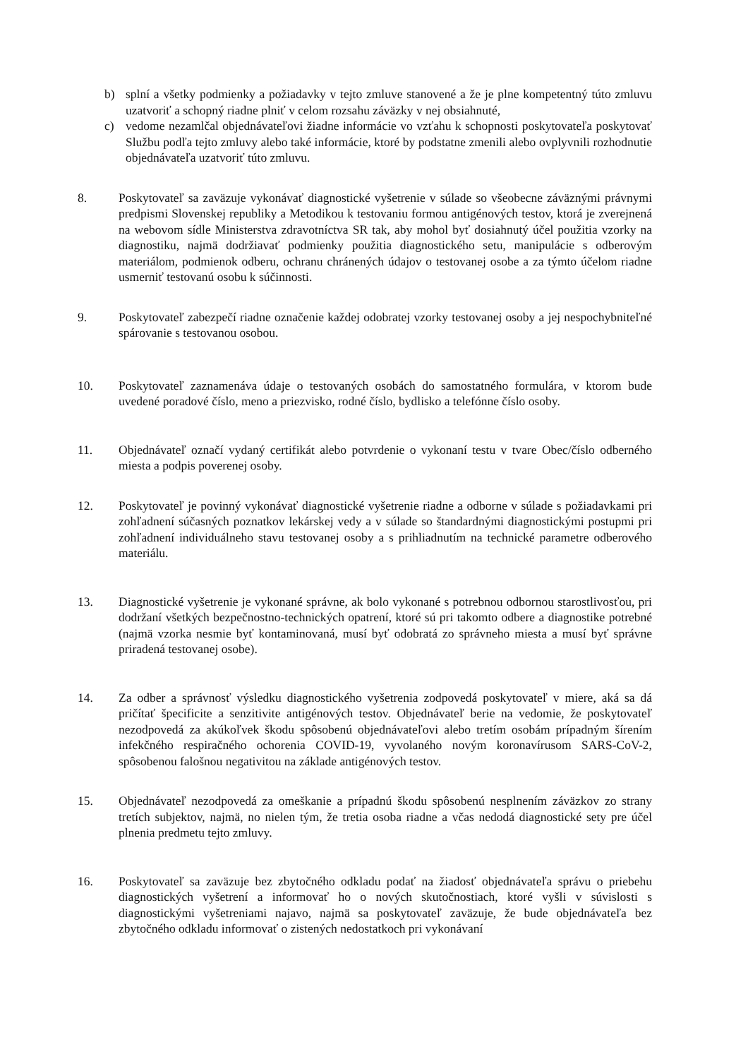b) splní a všetky podmienky a požiadavky v tejto zmluve stanovené a že je plne kompetentný túto zmluvu uzatvoriť a schopný riadne plniť v celom rozsahu záväzky v nej obsiahnuté,
c) vedome nezamlčal objednávateľovi žiadne informácie vo vzťahu k schopnosti poskytovateľa poskytovať Službu podľa tejto zmluvy alebo také informácie, ktoré by podstatne zmenili alebo ovplyvnili rozhodnutie objednávateľa uzatvoriť túto zmluvu.
8. Poskytovateľ sa zaväzuje vykonávať diagnostické vyšetrenie v súlade so všeobecne záväznými právnymi predpismi Slovenskej republiky a Metodikou k testovaniu formou antigénových testov, ktorá je zverejnená na webovom sídle Ministerstva zdravotníctva SR tak, aby mohol byť dosiahnutý účel použitia vzorky na diagnostiku, najmä dodržiavať podmienky použitia diagnostického setu, manipulácie s odberovým materiálom, podmienok odberu, ochranu chránených údajov o testovanej osobe a za týmto účelom riadne usmerniť testovanú osobu k súčinnosti.
9. Poskytovateľ zabezpečí riadne označenie každej odobratej vzorky testovanej osoby a jej nespochybniteľné spárovanie s testovanou osobou.
10. Poskytovateľ zaznamenáva údaje o testovaných osobách do samostatného formulára, v ktorom bude uvedené poradové číslo, meno a priezvisko, rodné číslo, bydlisko a telefónne číslo osoby.
11. Objednávateľ označí vydaný certifikát alebo potvrdenie o vykonaní testu v tvare Obec/číslo odberného miesta a podpis poverenej osoby.
12. Poskytovateľ je povinný vykonávať diagnostické vyšetrenie riadne a odborne v súlade s požiadavkami pri zohľadnení súčasných poznatkov lekárskej vedy a v súlade so štandardnými diagnostickými postupmi pri zohľadnení individuálneho stavu testovanej osoby a s prihliadnutím na technické parametre odberového materiálu.
13. Diagnostické vyšetrenie je vykonané správne, ak bolo vykonané s potrebnou odbornou starostlivosťou, pri dodržaní všetkých bezpečnostno-technických opatrení, ktoré sú pri takomto odbere a diagnostike potrebné (najmä vzorka nesmie byť kontaminovaná, musí byť odobratá zo správneho miesta a musí byť správne priradená testovanej osobe).
14. Za odber a správnosť výsledku diagnostického vyšetrenia zodpovedá poskytovateľ v miere, aká sa dá pričítať špecificite a senzitivite antigénových testov. Objednávateľ berie na vedomie, že poskytovateľ nezodpovedá za akúkoľvek škodu spôsobenú objednávateľovi alebo tretím osobám prípadným šírením infekčného respiračného ochorenia COVID-19, vyvolaného novým koronavírusom SARS-CoV-2, spôsobenou falošnou negativitou na základe antigénových testov.
15. Objednávateľ nezodpovedá za omeškanie a prípadnú škodu spôsobenú nesplnením záväzkov zo strany tretích subjektov, najmä, no nielen tým, že tretia osoba riadne a včas nedodá diagnostické sety pre účel plnenia predmetu tejto zmluvy.
16. Poskytovateľ sa zaväzuje bez zbytočného odkladu podať na žiadosť objednávateľa správu o priebehu diagnostických vyšetrení a informovať ho o nových skutočnostiach, ktoré vyšli v súvislosti s diagnostickými vyšetreniami najavo, najmä sa poskytovateľ zaväzuje, že bude objednávateľa bez zbytočného odkladu informovať o zistených nedostatkoch pri vykonávaní